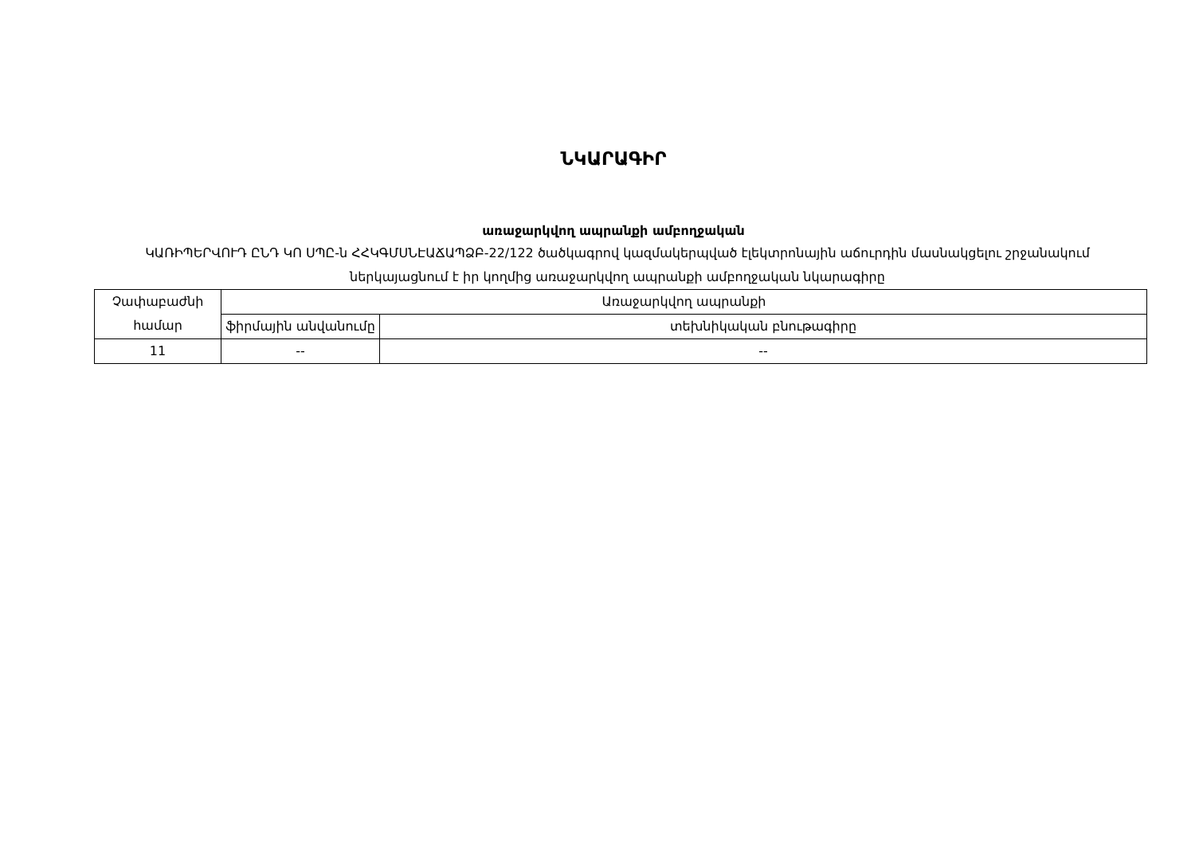ՆԿԱՐԱԳԻՐ
առաջարկվող ապրանքի ամբողջական
ԿԱՌԻՊԵՐՎՈՒԴ ԸՆԴ ԿՈ ՍՊԸ-ն ՀՀԿԳՄՍՆԷԱՃԱՊՁԲ-22/122 ծածկագրով կազմակերպված էլեկտրոնային աճուրդին մասնակցելու շրջանակում ներկայացնում է իր կողմից առաջարկվող ապրանքի ամբողջական նկարագիրը
| Չափաբաժնի համար | Առաջարկվող ապրանքի | |
| --- | --- | --- |
| | ֆիրմային անվանումը | տեխնիկական բնութագիրը |
| 11 | -- | -- |